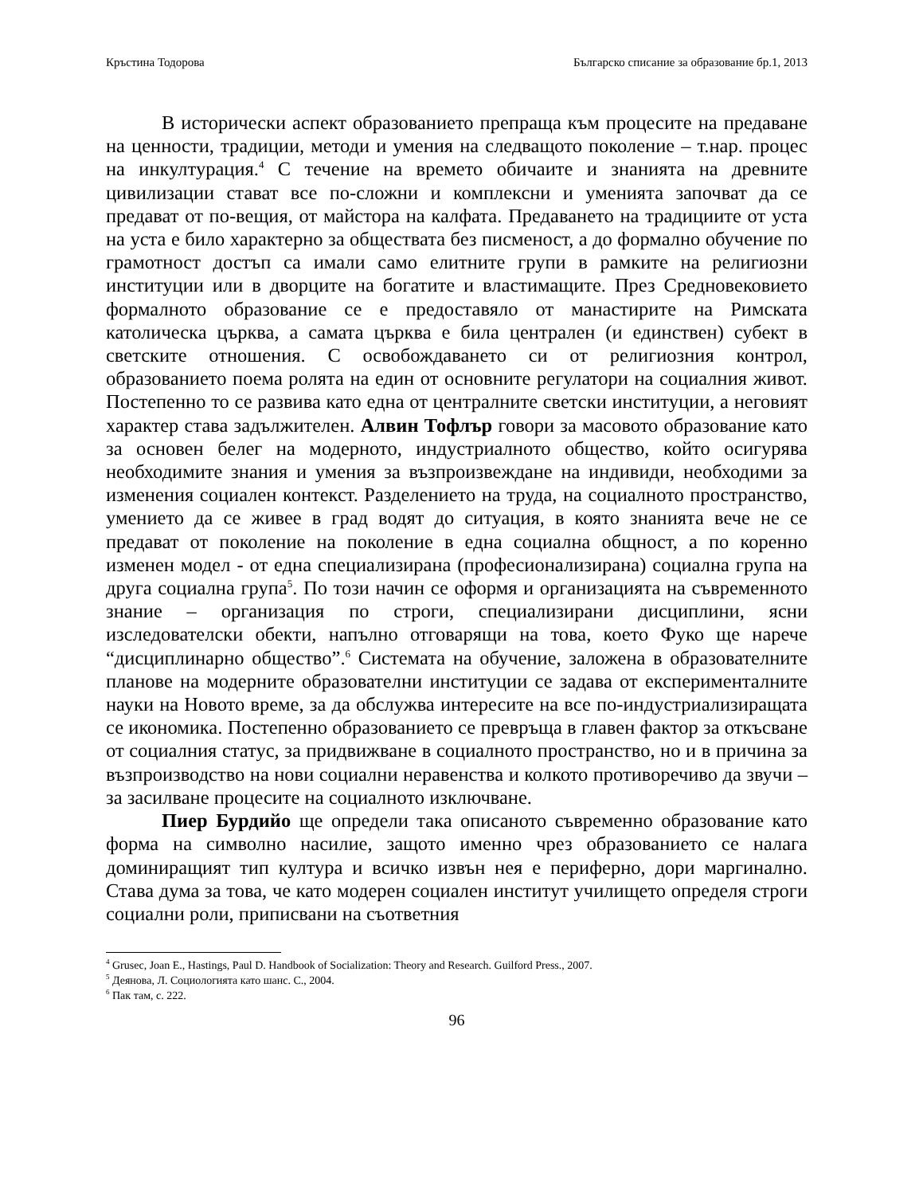Кръстина Тодорова Българско списание за образование бр.1, 2013
В исторически аспект образованието препраща към процесите на предаване на ценности, традиции, методи и умения на следващото поколение – т.нар. процес на инкултурация.<sup>4</sup> С течение на времето обичаите и знанията на древните цивилизации стават все по-сложни и комплексни и уменията започват да се предават от по-вещия, от майстора на калфата. Предаването на традициите от уста на уста е било характерно за обществата без писменост, а до формално обучение по грамотност достъп са имали само елитните групи в рамките на религиозни институции или в дворците на богатите и властимащите. През Средновековието формалното образование се е предоставяло от манастирите на Римската католическа църква, а самата църква е била централен (и единствен) субект в светските отношения. С освобождаването си от религиозния контрол, образованието поема ролята на един от основните регулатори на социалния живот. Постепенно то се развива като една от централните светски институции, а неговият характер става задължителен. Алвин Тофлър говори за масовото образование като за основен белег на модерното, индустриалното общество, който осигурява необходимите знания и умения за възпроизвеждане на индивиди, необходими за изменения социален контекст. Разделението на труда, на социалното пространство, умението да се живее в град водят до ситуация, в която знанията вече не се предават от поколение на поколение в една социална общност, а по коренно изменен модел - от една специализирана (професионализирана) социална група на друга социална група<sup>5</sup>. По този начин се оформя и организацията на съвременното знание – организация по строги, специализирани дисциплини, ясни изследователски обекти, напълно отговарящи на това, което Фуко ще нарече “дисциплинарно общество”.<sup>6</sup> Системата на обучение, заложена в образователните планове на модерните образователни институции се задава от експерименталните науки на Новото време, за да обслужва интересите на все по-индустриализиращата се икономика. Постепенно образованието се превръща в главен фактор за откъсване от социалния статус, за придвижване в социалното пространство, но и в причина за възпроизводство на нови социални неравенства и колкото противоречиво да звучи – за засилване процесите на социалното изключване.
Пиер Бурдийо ще определи така описаното съвременно образование като форма на символно насилие, защото именно чрез образованието се налага доминиращият тип култура и всичко извън нея е периферно, дори маргинално. Става дума за това, че като модерен социален институт училището определя строги социални роли, приписвани на съответния
<sup>4</sup> Grusec, Joan E., Hastings, Paul D. Handbook of Socialization: Theory and Research. Guilford Press., 2007.
<sup>5</sup> Деянова, Л. Социологията като шанс. С., 2004.
<sup>6</sup> Пак там, с. 222.
96